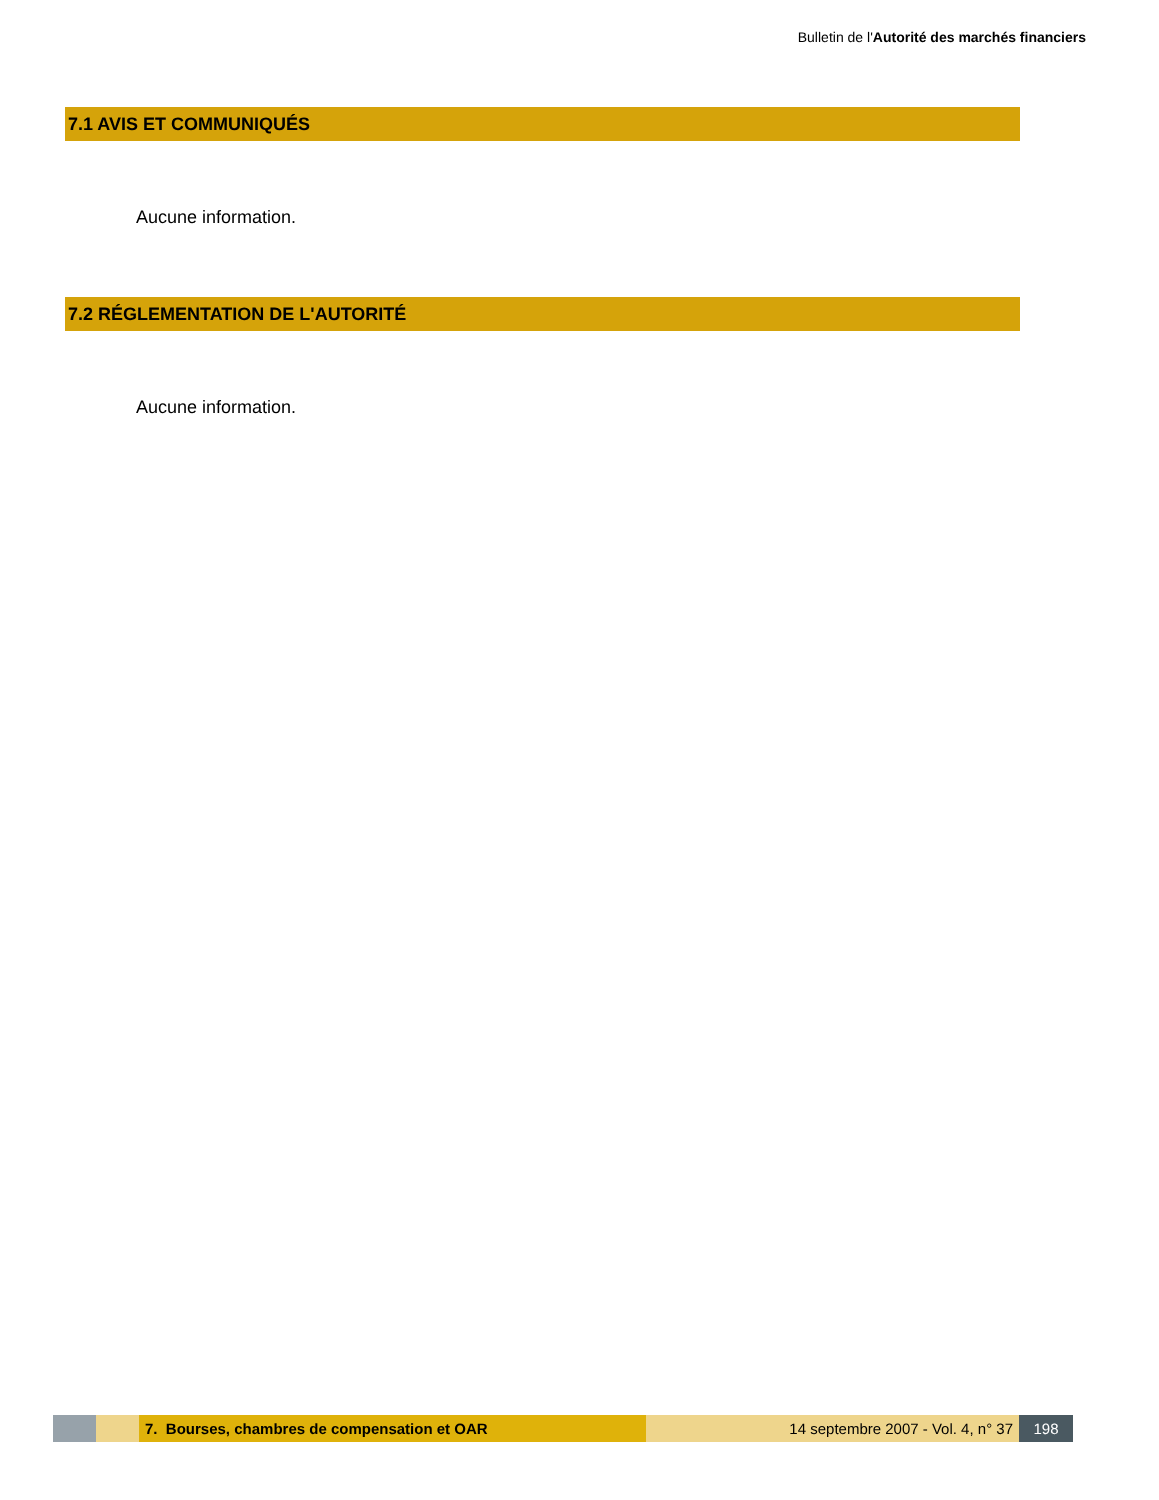Bulletin de l'Autorité des marchés financiers
7.1 AVIS ET COMMUNIQUÉS
Aucune information.
7.2 RÉGLEMENTATION DE L'AUTORITÉ
Aucune information.
7. Bourses, chambres de compensation et OAR 14 septembre 2007 - Vol. 4, n° 37 198